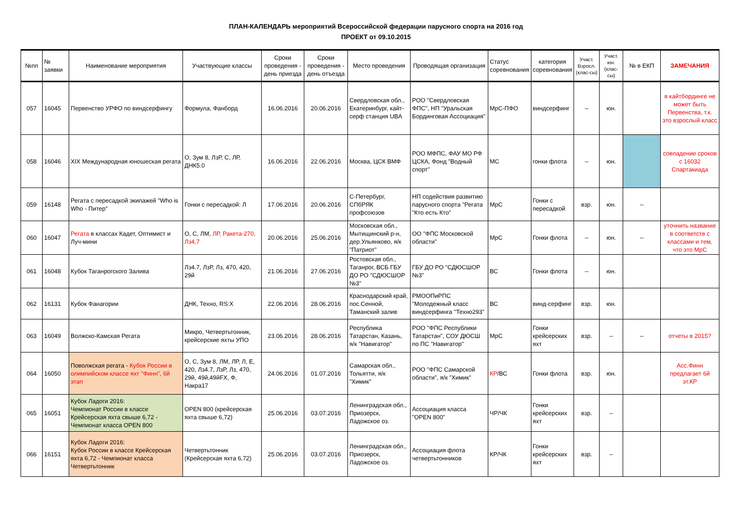ПЛАН-КАЛЕНДАРЬ мероприятий Всероссийской федерации парусного спорта на 2016 год
ПРОЕКТ от 09.10.2015
| №пп | № заявки | Наименование мероприятия | Участвующие классы | Сроки проведения - день приезда | Сроки проведения - день отъезда | Место проведения | Проводящая организация | Статус соревнования | категория соревнования | Участ. Взросл. (клас-сы) | Участ. юн. (клас-сы) | № в ЕКП | ЗАМЕЧАНИЯ |
| --- | --- | --- | --- | --- | --- | --- | --- | --- | --- | --- | --- | --- | --- |
| 057 | 16045 | Первенство УРФО по виндсерфингу | Формула, Фанборд | 16.06.2016 | 20.06.2016 | Свердловская обл., Екатеринбург, кайт-серф станция UBA | РОО "Свердловская ФПС", НП "Уральская Бординговая Ассоциация" | МрС-ПФО | виндсерфинг | -- | юн. | | в кайтбординге не может быть Первенства, т.к. это взрослый класс |
| 058 | 16046 | XIX Международная юношеская регата | О, Зум 8, ЛзР, С, ЛР, ДНК5.0 | 16.06.2016 | 22.06.2016 | Москва, ЦСК ВМФ | РОО МФПС, ФАУ МО РФ ЦСКА, Фонд "Водный спорт" | МС | гонки флота | -- | юн. | | совпадение сроков с 16032 Спартакиада |
| 059 | 16148 | Регата с пересадкой экипажей "Who is Who - Питер" | Гонки с пересадкой: Л | 17.06.2016 | 20.06.2016 | С-Петербург, СПбРЯК профсоюзов | НП содействия развитию парусного спорта "Регата "Кто есть Кто" | МрС | Гонки с пересадкой | взр. | юн. | -- | |
| 060 | 16047 | Регата в классах Кадет, Оптимист и Луч-мини | О, С, ЛМ, ЛР, Ракета-270, Лз4,7 | 20.06.2016 | 25.06.2016 | Московская обл., Мытищинский р-н, дер.Ульянково, я/к "Патриот" | ОО "ФПС Московской области" | МрС | Гонки флота | -- | юн. | -- | уточнить название в соответств с классами и тем, что это МрС |
| 061 | 16048 | Кубок Таганрогского Залива | Лз4.7, ЛзР, Лз, 470, 420, 29й | 21.06.2016 | 27.06.2016 | Ростовская обл., Таганрог, ВСБ ГБУ ДО РО "СДЮСШОР №3" | ГБУ ДО РО "СДЮСШОР №3" | ВС | Гонки флота | -- | юн. | | |
| 062 | 16131 | Кубок Фанагории | ДНК, Техно, RS:X | 22.06.2016 | 28.06.2016 | Краснодарский край, пос.Сенной, Таманский залив | РМООПиРПС "Молодежный класс виндсерфинга "Техно293" | ВС | винд-серфинг | взр. | юн. | | |
| 063 | 16049 | Волжско-Камская Регата | Микро, Четвертьтонник, крейсерские яхты УПО | 23.06.2016 | 28.06.2016 | Республика Татарстан, Казань, я/к "Навигатор" | РОО "ФПС Республики Татарстан", СОУ ДЮСШ по ПС "Навигатор" | МрС | Гонки крейсерских яхт | взр. | -- | -- | отчеты в 2015? |
| 064 | 16050 | Поволжская регата - Кубок России в олимпийском классе яхт "Финн", 6й этап | О, С, Зум 8, ЛМ, ЛР, Л, Е, 420, Лз4.7, ЛзР, Лз, 470, 29й, 49й,49йFX, Ф, Накра17 | 24.06.2016 | 01.07.2016 | Самарская обл., Тольятти, я/к "Химик" | РОО "ФПС Самарской области", я/к "Химик" | КР /ВС | Гонки флота | взр. | юн. | | Асс.Финн предлагает 6й эт.КР |
| 065 | 16051 | Кубок Ладоги 2016: Чемпионат России в классе Крейсерская яхта свыше 6,72 - Чемпионат класса OPEN 800 | OPEN 800 (крейсерская яхта свыше 6,72) | 25.06.2016 | 03.07.2016 | Ленинградская обл., Приозерск, Ладожское оз. | Ассоциация класса "OPEN 800" | ЧР/ЧК | Гонки крейсерских яхт | взр. | -- | | |
| 066 | 16151 | Кубок Ладоги 2016: Кубок России в классе Крейсерская яхта 6,72 - Чемпионат класса Четвертьтонник | Четвертьтонник (Крейсерская яхта 6,72) | 25.06.2016 | 03.07.2016 | Ленинградская обл., Приозерск, Ладожское оз. | Ассоциация флота четвертьтонников | КР/ЧК | Гонки крейсерских яхт | взр. | -- | | |